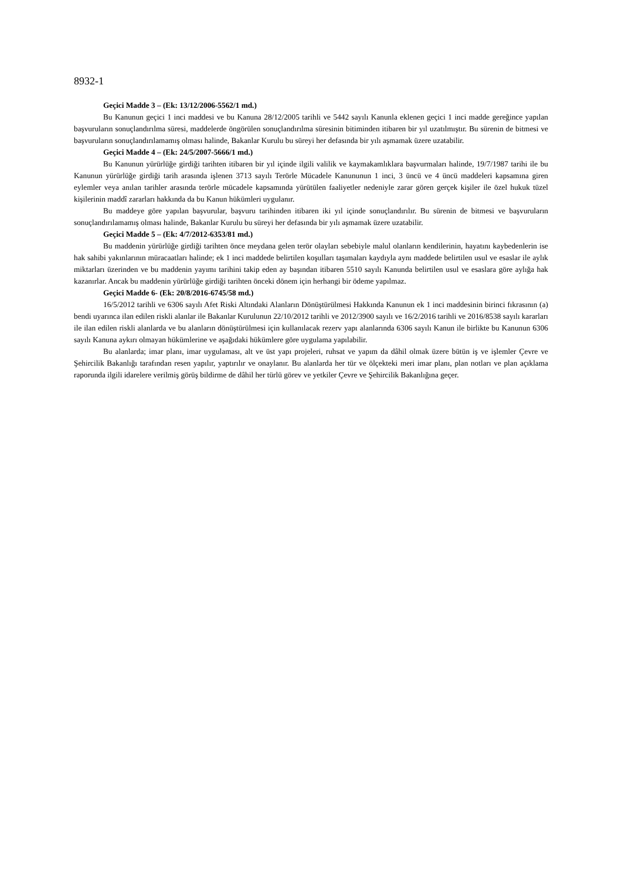8932-1
Geçici Madde 3 – (Ek: 13/12/2006-5562/1 md.)
Bu Kanunun geçici 1 inci maddesi ve bu Kanuna 28/12/2005 tarihli ve 5442 sayılı Kanunla eklenen geçici 1 inci madde gereğince yapılan başvuruların sonuçlandırılma süresi, maddelerde öngörülen sonuçlandırılma süresinin bitiminden itibaren bir yıl uzatılmıştır. Bu sürenin de bitmesi ve başvuruların sonuçlandırılamamış olması halinde, Bakanlar Kurulu bu süreyi her defasında bir yılı aşmamak üzere uzatabilir.
Geçici Madde 4 – (Ek: 24/5/2007-5666/1 md.)
Bu Kanunun yürürlüğe girdiği tarihten itibaren bir yıl içinde ilgili valilik ve kaymakamlıklara başvurmaları halinde, 19/7/1987 tarihi ile bu Kanunun yürürlüğe girdiği tarih arasında işlenen 3713 sayılı Terörle Mücadele Kanununun 1 inci, 3 üncü ve 4 üncü maddeleri kapsamına giren eylemler veya anılan tarihler arasında terörle mücadele kapsamında yürütülen faaliyetler nedeniyle zarar gören gerçek kişiler ile özel hukuk tüzel kişilerinin maddî zararları hakkında da bu Kanun hükümleri uygulanır.
Bu maddeye göre yapılan başvurular, başvuru tarihinden itibaren iki yıl içinde sonuçlandırılır. Bu sürenin de bitmesi ve başvuruların sonuçlandırılamamış olması halinde, Bakanlar Kurulu bu süreyi her defasında bir yılı aşmamak üzere uzatabilir.
Geçici Madde 5 – (Ek: 4/7/2012-6353/81 md.)
Bu maddenin yürürlüğe girdiği tarihten önce meydana gelen terör olayları sebebiyle malul olanların kendilerinin, hayatını kaybedenlerin ise hak sahibi yakınlarının müracaatları halinde; ek 1 inci maddede belirtilen koşulları taşımaları kaydıyla aynı maddede belirtilen usul ve esaslar ile aylık miktarları üzerinden ve bu maddenin yayımı tarihini takip eden ay başından itibaren 5510 sayılı Kanunda belirtilen usul ve esaslara göre aylığa hak kazanırlar. Ancak bu maddenin yürürlüğe girdiği tarihten önceki dönem için herhangi bir ödeme yapılmaz.
Geçici Madde 6- (Ek: 20/8/2016-6745/58 md.)
16/5/2012 tarihli ve 6306 sayılı Afet Riski Altındaki Alanların Dönüştürülmesi Hakkında Kanunun ek 1 inci maddesinin birinci fıkrasının (a) bendi uyarınca ilan edilen riskli alanlar ile Bakanlar Kurulunun 22/10/2012 tarihli ve 2012/3900 sayılı ve 16/2/2016 tarihli ve 2016/8538 sayılı kararları ile ilan edilen riskli alanlarda ve bu alanların dönüştürülmesi için kullanılacak rezerv yapı alanlarında 6306 sayılı Kanun ile birlikte bu Kanunun 6306 sayılı Kanuna aykırı olmayan hükümlerine ve aşağıdaki hükümlere göre uygulama yapılabilir.
Bu alanlarda; imar planı, imar uygulaması, alt ve üst yapı projeleri, ruhsat ve yapım da dâhil olmak üzere bütün iş ve işlemler Çevre ve Şehircilik Bakanlığı tarafından resen yapılır, yaptırılır ve onaylanır. Bu alanlarda her tür ve ölçekteki meri imar planı, plan notları ve plan açıklama raporunda ilgili idarelere verilmiş görüş bildirme de dâhil her türlü görev ve yetkiler Çevre ve Şehircilik Bakanlığına geçer.